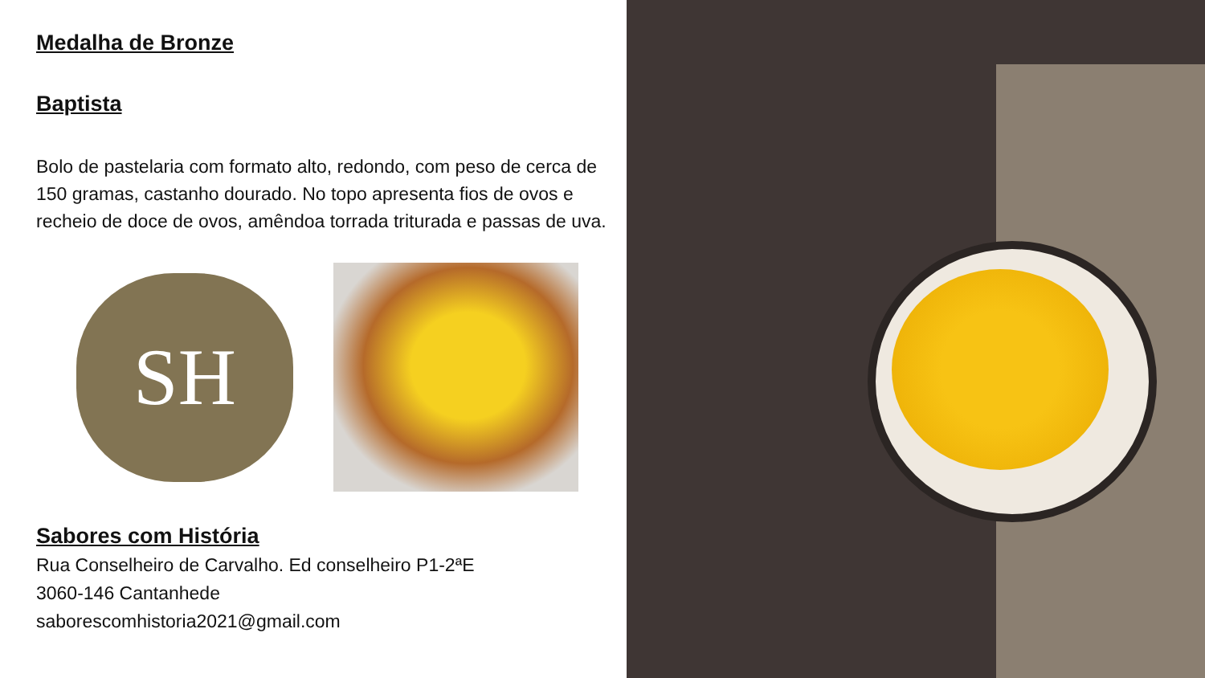Medalha de Bronze
Baptista
Bolo de pastelaria com formato alto, redondo, com peso de cerca de 150 gramas, castanho dourado. No topo apresenta fios de ovos e recheio de doce de ovos, amêndoa torrada triturada e passas de uva.
SH
Sabores com História
Rua Conselheiro de Carvalho. Ed conselheiro P1-2ªE
3060-146 Cantanhede
saborescomhistoria2021@gmail.com